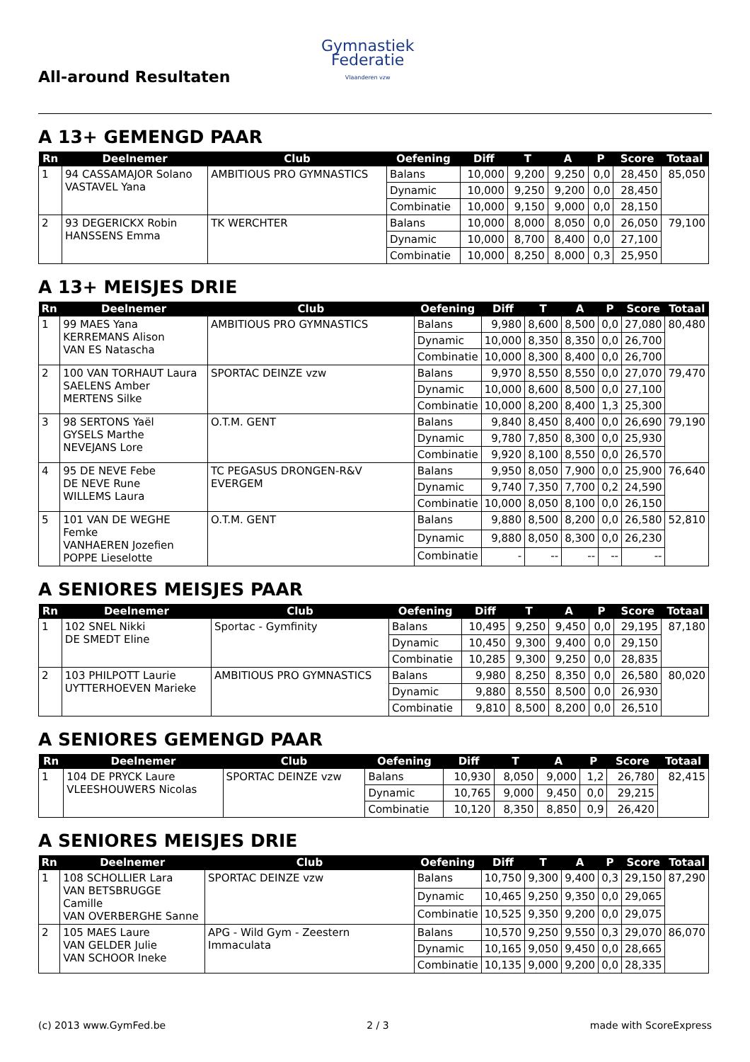All-around Resultaten
Gymnastiek
Federatie
Vlaanderen vzw
A 13+ GEMENGD PAAR
| Rn | Deelnemer | Club | Oefening | Diff | T | A | P | Score | Totaal |
| --- | --- | --- | --- | --- | --- | --- | --- | --- | --- |
| 1 | 94 CASSAMAJOR Solano VASTAVEL Yana | AMBITIOUS PRO GYMNASTICS | Balans | 10,000 | 9,200 | 9,250 | 0,0 | 28,450 | 85,050 |
| | | | Dynamic | 10,000 | 9,250 | 9,200 | 0,0 | 28,450 | |
| | | | Combinatie | 10,000 | 9,150 | 9,000 | 0,0 | 28,150 | |
| 2 | 93 DEGERICKX Robin HANSSENS Emma | TK WERCHTER | Balans | 10,000 | 8,000 | 8,050 | 0,0 | 26,050 | 79,100 |
| | | | Dynamic | 10,000 | 8,700 | 8,400 | 0,0 | 27,100 | |
| | | | Combinatie | 10,000 | 8,250 | 8,000 | 0,3 | 25,950 | |
A 13+ MEISJES DRIE
| Rn | Deelnemer | Club | Oefening | Diff | T | A | P | Score | Totaal |
| --- | --- | --- | --- | --- | --- | --- | --- | --- | --- |
| 1 | 99 MAES Yana KERREMANS Alison VAN ES Natascha | AMBITIOUS PRO GYMNASTICS | Balans | 9,980 | 8,600 | 8,500 | 0,0 | 27,080 | 80,480 |
| | | | Dynamic | 10,000 | 8,350 | 8,350 | 0,0 | 26,700 | |
| | | | Combinatie | 10,000 | 8,300 | 8,400 | 0,0 | 26,700 | |
| 2 | 100 VAN TORHAUT Laura SAELENS Amber MERTENS Silke | SPORTAC DEINZE vzw | Balans | 9,970 | 8,550 | 8,550 | 0,0 | 27,070 | 79,470 |
| | | | Dynamic | 10,000 | 8,600 | 8,500 | 0,0 | 27,100 | |
| | | | Combinatie | 10,000 | 8,200 | 8,400 | 1,3 | 25,300 | |
| 3 | 98 SERTONS Yaël GYSELS Marthe NEVEJANS Lore | O.T.M. GENT | Balans | 9,840 | 8,450 | 8,400 | 0,0 | 26,690 | 79,190 |
| | | | Dynamic | 9,780 | 7,850 | 8,300 | 0,0 | 25,930 | |
| | | | Combinatie | 9,920 | 8,100 | 8,550 | 0,0 | 26,570 | |
| 4 | 95 DE NEVE Febe DE NEVE Rune WILLEMS Laura | TC PEGASUS DRONGEN-R&V EVERGEM | Balans | 9,950 | 8,050 | 7,900 | 0,0 | 25,900 | 76,640 |
| | | | Dynamic | 9,740 | 7,350 | 7,700 | 0,2 | 24,590 | |
| | | | Combinatie | 10,000 | 8,050 | 8,100 | 0,0 | 26,150 | |
| 5 | 101 VAN DE WEGHE Femke VANHAEREN Jozefien POPPE Lieselotte | O.T.M. GENT | Balans | 9,880 | 8,500 | 8,200 | 0,0 | 26,580 | 52,810 |
| | | | Dynamic | 9,880 | 8,050 | 8,300 | 0,0 | 26,230 | |
| | | | Combinatie | - | -- | -- | -- | -- | |
A SENIORES MEISJES PAAR
| Rn | Deelnemer | Club | Oefening | Diff | T | A | P | Score | Totaal |
| --- | --- | --- | --- | --- | --- | --- | --- | --- | --- |
| 1 | 102 SNEL Nikki DE SMEDT Eline | Sportac - Gymfinity | Balans | 10,495 | 9,250 | 9,450 | 0,0 | 29,195 | 87,180 |
| | | | Dynamic | 10,450 | 9,300 | 9,400 | 0,0 | 29,150 | |
| | | | Combinatie | 10,285 | 9,300 | 9,250 | 0,0 | 28,835 | |
| 2 | 103 PHILPOTT Laurie UYTTERHOEVEN Marieke | AMBITIOUS PRO GYMNASTICS | Balans | 9,980 | 8,250 | 8,350 | 0,0 | 26,580 | 80,020 |
| | | | Dynamic | 9,880 | 8,550 | 8,500 | 0,0 | 26,930 | |
| | | | Combinatie | 9,810 | 8,500 | 8,200 | 0,0 | 26,510 | |
A SENIORES GEMENGD PAAR
| Rn | Deelnemer | Club | Oefening | Diff | T | A | P | Score | Totaal |
| --- | --- | --- | --- | --- | --- | --- | --- | --- | --- |
| 1 | 104 DE PRYCK Laure VLEESHOUWERS Nicolas | SPORTAC DEINZE vzw | Balans | 10,930 | 8,050 | 9,000 | 1,2 | 26,780 | 82,415 |
| | | | Dynamic | 10,765 | 9,000 | 9,450 | 0,0 | 29,215 | |
| | | | Combinatie | 10,120 | 8,350 | 8,850 | 0,9 | 26,420 | |
A SENIORES MEISJES DRIE
| Rn | Deelnemer | Club | Oefening | Diff | T | A | P | Score | Totaal |
| --- | --- | --- | --- | --- | --- | --- | --- | --- | --- |
| 1 | 108 SCHOLLIER Lara VAN BETSBRUGGE Camille VAN OVERBERGHE Sanne | SPORTAC DEINZE vzw | Balans | 10,750 | 9,300 | 9,400 | 0,3 | 29,150 | 87,290 |
| | | | Dynamic | 10,465 | 9,250 | 9,350 | 0,0 | 29,065 | |
| | | | Combinatie | 10,525 | 9,350 | 9,200 | 0,0 | 29,075 | |
| 2 | 105 MAES Laure VAN GELDER Julie VAN SCHOOR Ineke | APG - Wild Gym - Zeestern Immaculata | Balans | 10,570 | 9,250 | 9,550 | 0,3 | 29,070 | 86,070 |
| | | | Dynamic | 10,165 | 9,050 | 9,450 | 0,0 | 28,665 | |
| | | | Combinatie | 10,135 | 9,000 | 9,200 | 0,0 | 28,335 | |
(c) 2013 www.GymFed.be 2 / 3 made with ScoreExpress